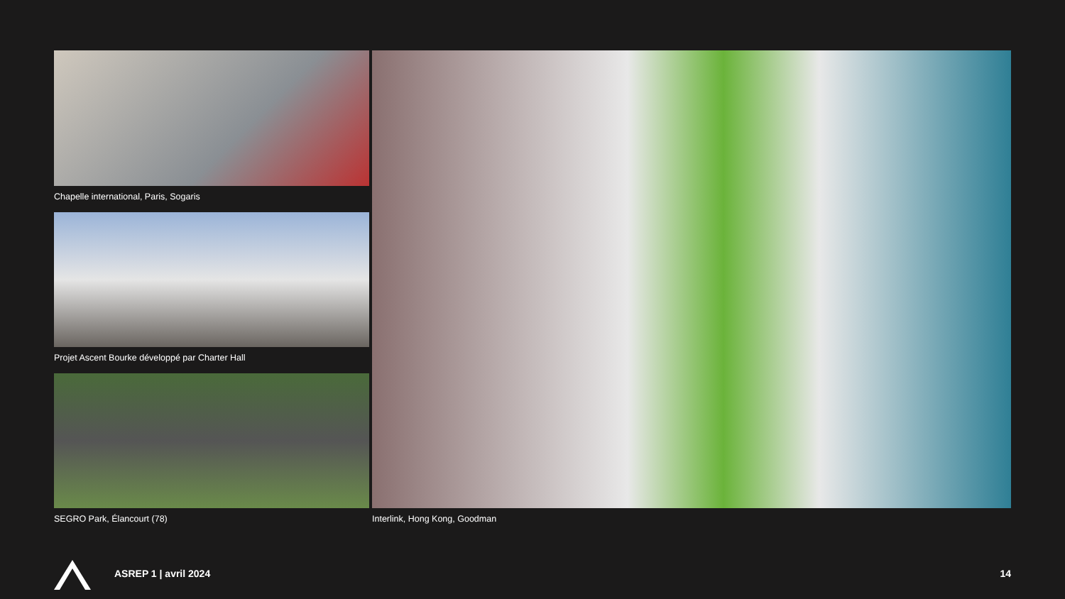Chapelle international, Paris, Sogaris
Projet Ascent Bourke développé par Charter Hall
SEGRO Park, Élancourt (78)
Interlink, Hong Kong, Goodman
ASREP 1 | avril 2024 14